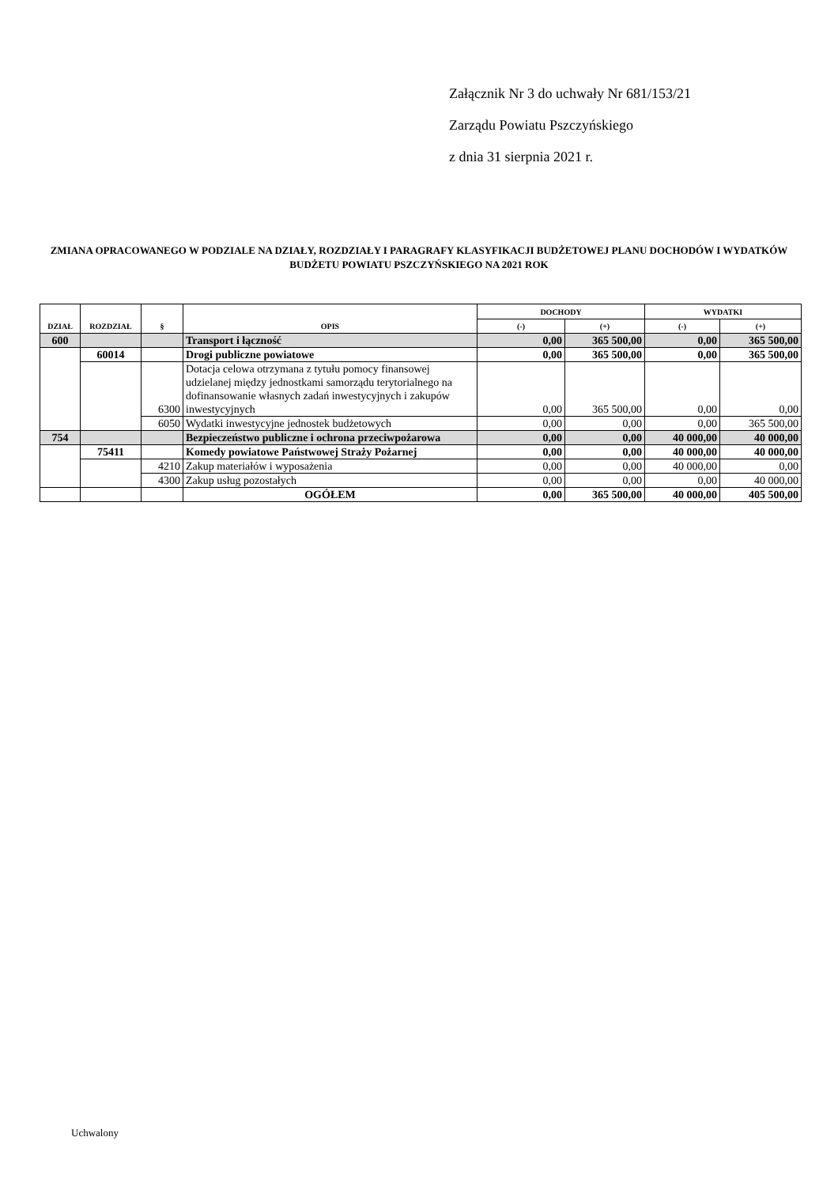Załącznik Nr 3 do uchwały Nr 681/153/21
Zarządu Powiatu Pszczyńskiego
z dnia 31 sierpnia 2021 r.
ZMIANA OPRACOWANEGO W PODZIALE NA DZIAŁY, ROZDZIAŁY I PARAGRAFY KLASYFIKACJI BUDŻETOWEJ PLANU DOCHODÓW I WYDATKÓW BUDŻETU POWIATU PSZCZYŃSKIEGO NA 2021 ROK
| DZIAŁ | ROZDZIAŁ | § | OPIS | DOCHODY | | WYDATKI | |
| --- | --- | --- | --- | --- | --- | --- | --- |
| | | | | (-) | (+) | (-) | (+) |
| 600 | | | Transport i łączność | 0,00 | 365 500,00 | 0,00 | 365 500,00 |
| | 60014 | | Drogi publiczne powiatowe | 0,00 | 365 500,00 | 0,00 | 365 500,00 |
| | | 6300 | Dotacja celowa otrzymana z tytułu pomocy finansowej udzielanej między jednostkami samorządu terytorialnego na dofinansowanie własnych zadań inwestycyjnych i zakupów inwestycyjnych | 0,00 | 365 500,00 | 0,00 | 0,00 |
| | | 6050 | Wydatki inwestycyjne jednostek budżetowych | 0,00 | 0,00 | 0,00 | 365 500,00 |
| 754 | | | Bezpieczeństwo publiczne i ochrona przeciwpożarowa | 0,00 | 0,00 | 40 000,00 | 40 000,00 |
| | 75411 | | Komedy powiatowe Państwowej Straży Pożarnej | 0,00 | 0,00 | 40 000,00 | 40 000,00 |
| | | 4210 | Zakup materiałów i wyposażenia | 0,00 | 0,00 | 40 000,00 | 0,00 |
| | | 4300 | Zakup usług pozostałych | 0,00 | 0,00 | 0,00 | 40 000,00 |
| | | | OGÓŁEM | 0,00 | 365 500,00 | 40 000,00 | 405 500,00 |
Uchwalony